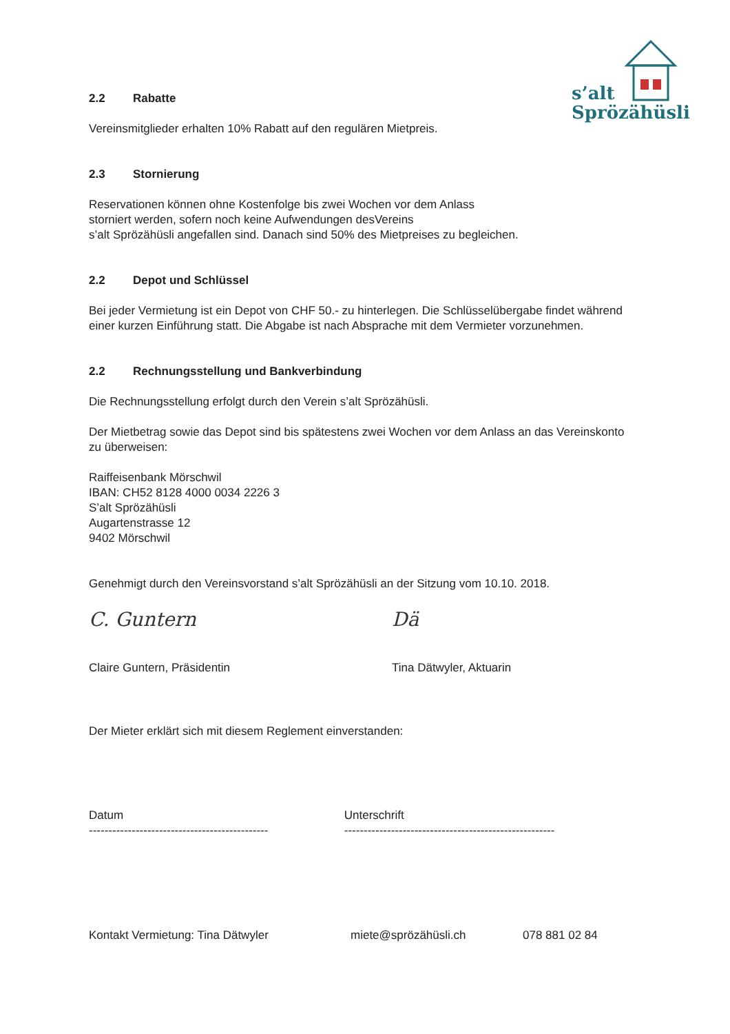s’alt
Sprözähüsli
2.2 Rabatte
Vereinsmitglieder erhalten 10% Rabatt auf den regulären Mietpreis.
2.3 Stornierung
Reservationen können ohne Kostenfolge bis zwei Wochen vor dem Anlass
storniert werden, sofern noch keine Aufwendungen desVereins
s’alt Sprözähüsli angefallen sind. Danach sind 50% des Mietpreises zu begleichen.
2.2 Depot und Schlüssel
Bei jeder Vermietung ist ein Depot von CHF 50.- zu hinterlegen. Die Schlüsselübergabe findet während einer kurzen Einführung statt. Die Abgabe ist nach Absprache mit dem Vermieter vorzunehmen.
2.2 Rechnungsstellung und Bankverbindung
Die Rechnungsstellung erfolgt durch den Verein s’alt Sprözähüsli.
Der Mietbetrag sowie das Depot sind bis spätestens zwei Wochen vor dem Anlass an das Vereinskonto zu überweisen:
Raiffeisenbank Mörschwil
IBAN: CH52 8128 4000 0034 2226 3
S’alt Sprözähüsli
Augartenstrasse 12
9402 Mörschwil
Genehmigt durch den Vereinsvorstand s’alt Sprözähüsli an der Sitzung vom 10.10. 2018.
C. Guntern
Claire Guntern, Präsidentin
Dä
Tina Dätwyler, Aktuarin
Der Mieter erklärt sich mit diesem Reglement einverstanden:
Datum
----------------------------------------------
Unterschrift
------------------------------------------------------
Kontakt Vermietung: Tina Dätwyler miete@sprözähüsli.ch 078 881 02 84